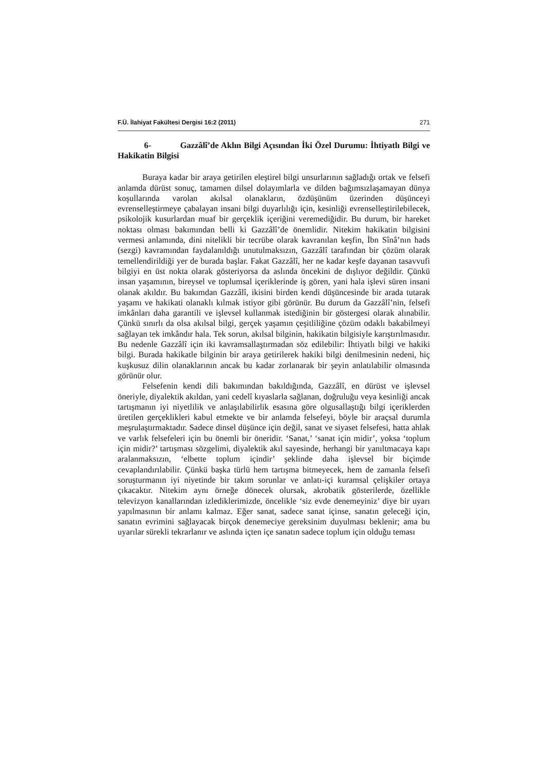F.Ü. İlahiyat Fakültesi Dergisi 16:2 (2011) 271
6- Gazzâlî’de Aklın Bilgi Açısından İki Özel Durumu: İhtiyatlı Bilgi ve Hakikatin Bilgisi
Buraya kadar bir araya getirilen eleştirel bilgi unsurlarının sağladığı ortak ve felsefi anlamda dürüst sonuç, tamamen dilsel dolayımlarla ve dilden bağımsızlaşamayan dünya koşullarında varolan akılsal olanakların, özdüşünüm üzerinden düşünceyi evrenselleştirmeye çabalayan insani bilgi duyarlılığı için, kesinliği evrenselleştirilebilecek, psikolojik kusurlardan muaf bir gerçeklik içeriğini veremediğidir. Bu durum, bir hareket noktası olması bakımından belli ki Gazzâlî’de önemlidir. Nitekim hakikatin bilgisini vermesi anlamında, dini nitelikli bir tecrübe olarak kavranılan keşfin, İbn Sînâ’nın hads (sezgi) kavramından faydalanıldığı unutulmaksızın, Gazzâlî tarafından bir çözüm olarak temellendirildiği yer de burada başlar. Fakat Gazzâlî, her ne kadar keşfe dayanan tasavvufi bilgiyi en üst nokta olarak gösteriyorsa da aslında öncekini de dışlıyor değildir. Çünkü insan yaşamının, bireysel ve toplumsal içeriklerinde iş gören, yani hala işlevi süren insani olanak akıldır. Bu bakımdan Gazzâlî, ikisini birden kendi düşüncesinde bir arada tutarak yaşamı ve hakikati olanaklı kılmak istiyor gibi görünür. Bu durum da Gazzâlî’nin, felsefi imkânları daha garantili ve işlevsel kullanmak istediğinin bir göstergesi olarak alınabilir. Çünkü sınırlı da olsa akılsal bilgi, gerçek yaşamın çeşitliliğine çözüm odaklı bakabilmeyi sağlayan tek imkândır hala. Tek sorun, akılsal bilginin, hakikatin bilgisiyle karıştırılmasıdır. Bu nedenle Gazzâlî için iki kavramsallaştırmadan söz edilebilir: İhtiyatlı bilgi ve hakiki bilgi. Burada hakikatle bilginin bir araya getirilerek hakiki bilgi denilmesinin nedeni, hiç kuşkusuz dilin olanaklarının ancak bu kadar zorlanarak bir şeyin anlatılabilir olmasında görünür olur.
Felsefenin kendi dili bakımından bakıldığında, Gazzâlî, en dürüst ve işlevsel öneriyle, diyalektik akıldan, yani cedelî kıyaslarla sağlanan, doğruluğu veya kesinliği ancak tartışmanın iyi niyetlilik ve anlaşılabilirlik esasına göre olgusallaştığı bilgi içeriklerden üretilen gerçeklikleri kabul etmekte ve bir anlamda felsefeyi, böyle bir araçsal durumla meşrulaştırmaktadır. Sadece dinsel düşünce için değil, sanat ve siyaset felsefesi, hatta ahlak ve varlık felsefeleri için bu önemli bir öneridir. ‘Sanat,’ ‘sanat için midir’, yoksa ‘toplum için midir?’ tartışması sözgelimi, diyalektik akıl sayesinde, herhangi bir yanıltmacaya kapı aralanmaksızın, ‘elbette toplum içindir’ şeklinde daha işlevsel bir biçimde cevaplandırılabilir. Çünkü başka türlü hem tartışma bitmeyecek, hem de zamanla felsefi soruşturmanın iyi niyetinde bir takım sorunlar ve anlatı-içi kuramsal çelişkiler ortaya çıkacaktır. Nitekim aynı örneğe dönecek olursak, akrobatik gösterilerde, özellikle televizyon kanallarından izlediklerimizde, öncelikle ‘siz evde denemeyiniz’ diye bir uyarı yapılmasının bir anlamı kalmaz. Eğer sanat, sadece sanat içinse, sanatın geleceği için, sanatın evrimini sağlayacak birçok denemeciye gereksinim duyulması beklenir; ama bu uyarılar sürekli tekrarlanır ve aslında içten içe sanatın sadece toplum için olduğu teması